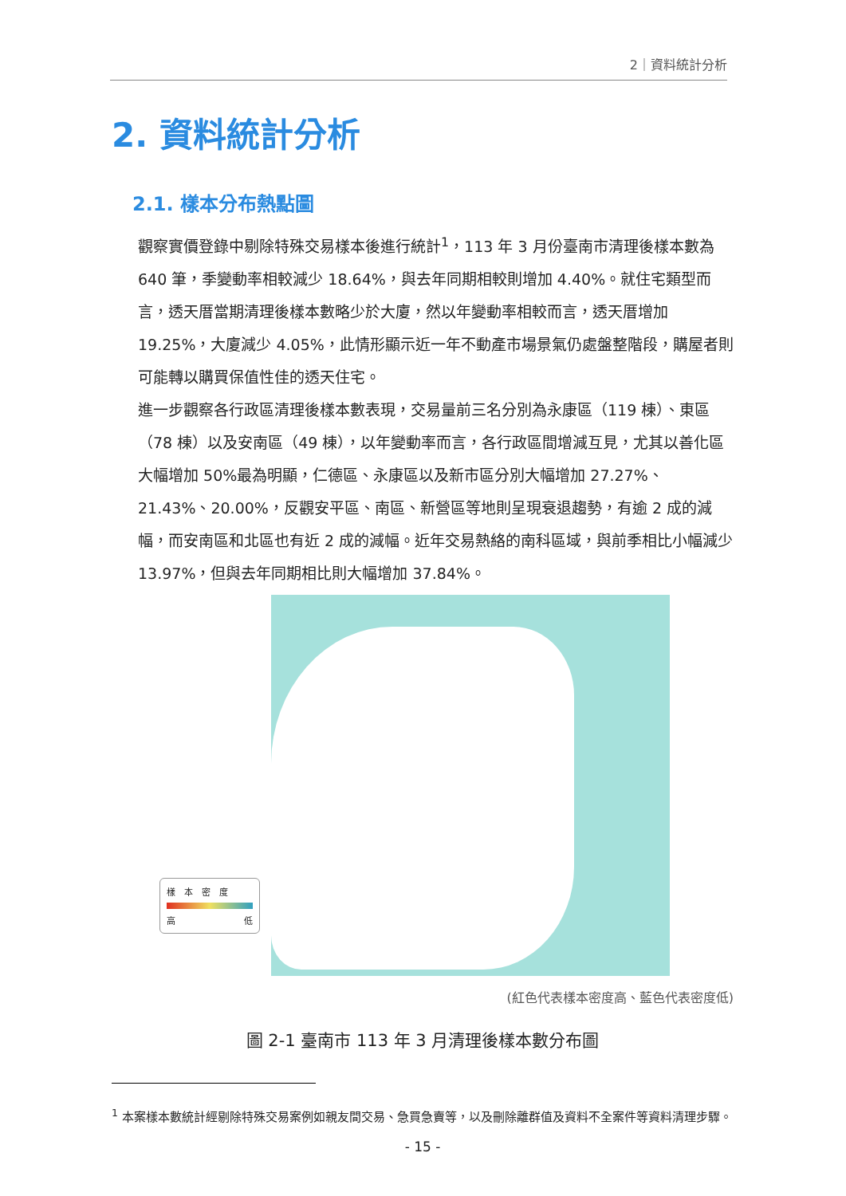2｜資料統計分析
2. 資料統計分析
2.1. 樣本分布熱點圖
觀察實價登錄中剔除特殊交易樣本後進行統計<sup>1</sup>，113 年 3 月份臺南市清理後樣本數為 640 筆，季變動率相較減少 18.64%，與去年同期相較則增加 4.40%。就住宅類型而言，透天厝當期清理後樣本數略少於大廈，然以年變動率相較而言，透天厝增加 19.25%，大廈減少 4.05%，此情形顯示近一年不動產市場景氣仍處盤整階段，購屋者則可能轉以購買保值性佳的透天住宅。
進一步觀察各行政區清理後樣本數表現，交易量前三名分別為永康區（119 棟）、東區（78 棟）以及安南區（49 棟），以年變動率而言，各行政區間增減互見，尤其以善化區大幅增加 50%最為明顯，仁德區、永康區以及新市區分別大幅增加 27.27%、21.43%、20.00%，反觀安平區、南區、新營區等地則呈現衰退趨勢，有逾 2 成的減幅，而安南區和北區也有近 2 成的減幅。近年交易熱絡的南科區域，與前季相比小幅減少 13.97%，但與去年同期相比則大幅增加 37.84%。
樣　本　密　度
高 低
(紅色代表樣本密度高、藍色代表密度低)
圖 2-1 臺南市 113 年 3 月清理後樣本數分布圖
<sup>1</sup> 本案樣本數統計經剔除特殊交易案例如親友間交易、急買急賣等，以及刪除離群值及資料不全案件等資料清理步驟。
- 15 -